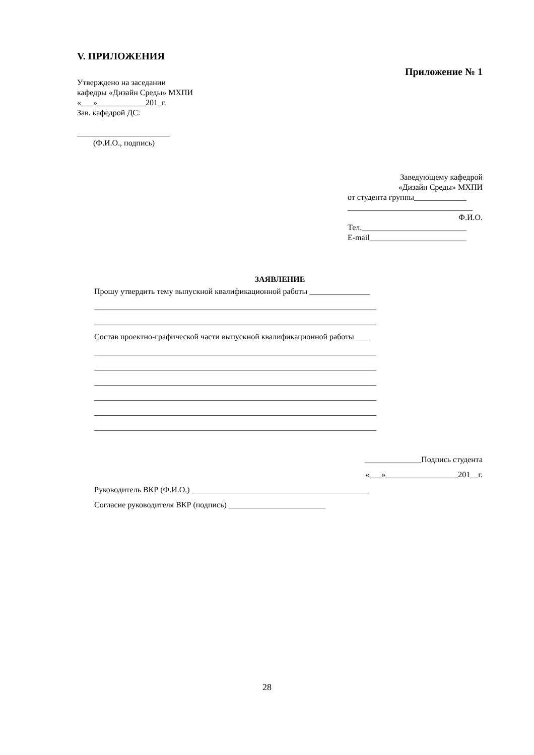V. ПРИЛОЖЕНИЯ
Приложение № 1
Утверждено на заседании
кафедры «Дизайн Среды» МХПИ
«___»____________201_г.
Зав. кафедрой ДС:
_______________________
(Ф.И.О., подпись)
Заведующему кафедрой
«Дизайн Среды» МХПИ
от студента группы_____________
_______________________________
Ф.И.О.
Тел.__________________________
E-mail________________________
ЗАЯВЛЕНИЕ
Прошу утвердить тему выпускной квалификационной работы _______________
______________________________________________________________________
______________________________________________________________________
Состав проектно-графической части выпускной квалификационной работы____
______________________________________________________________________
______________________________________________________________________
______________________________________________________________________
______________________________________________________________________
______________________________________________________________________
______________________________________________________________________
______________Подпись студента
«___»__________________201__г.
Руководитель ВКР (Ф.И.О.) ____________________________________________
Согласие руководителя ВКР (подпись) ________________________
28